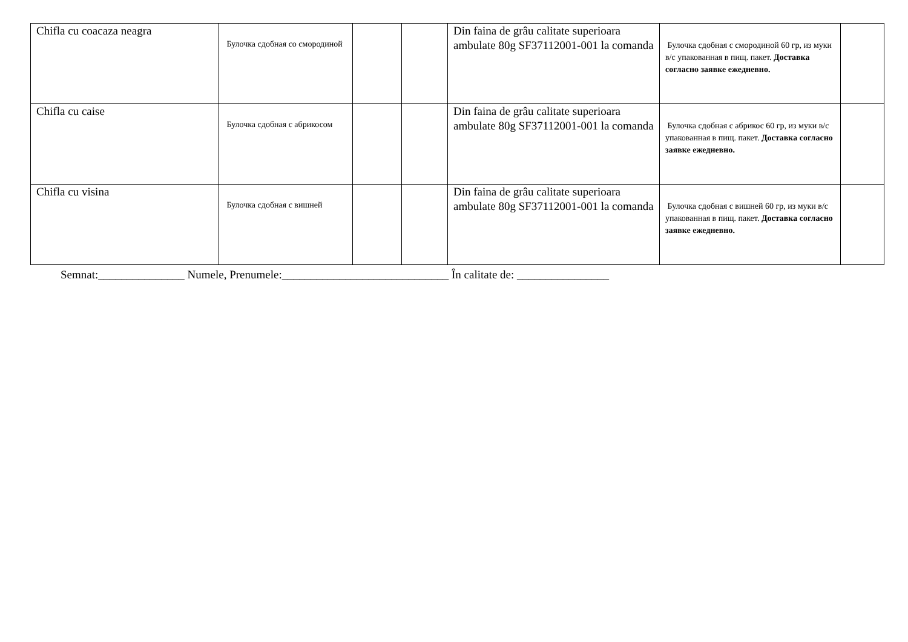| Chifla cu coacaza neagra | Булочка сдобная со смородиной | | | Din faina de grâu calitate superioara ambulate 80g SF37112001-001 la comanda | Булочка сдобная с смородиной 60 гр, из муки в/с упакованная в пищ. пакет. Доставка согласно заявке ежедневно. | |
| Chifla cu caise | Булочка сдобная с абрикосом | | | Din faina de grâu calitate superioara ambulate 80g SF37112001-001 la comanda | Булочка сдобная с абрикос 60 гр, из муки в/с упакованная в пищ. пакет. Доставка согласно заявке ежедневно. | |
| Chifla cu visina | Булочка сдобная с вишней | | | Din faina de grâu calitate superioara ambulate 80g SF37112001-001 la comanda | Булочка сдобная с вишней 60 гр, из муки в/с упакованная в пищ. пакет. Доставка согласно заявке ежедневно. | |
Semnat:_______________ Numele, Prenumele:_____________________________ În calitate de: ________________